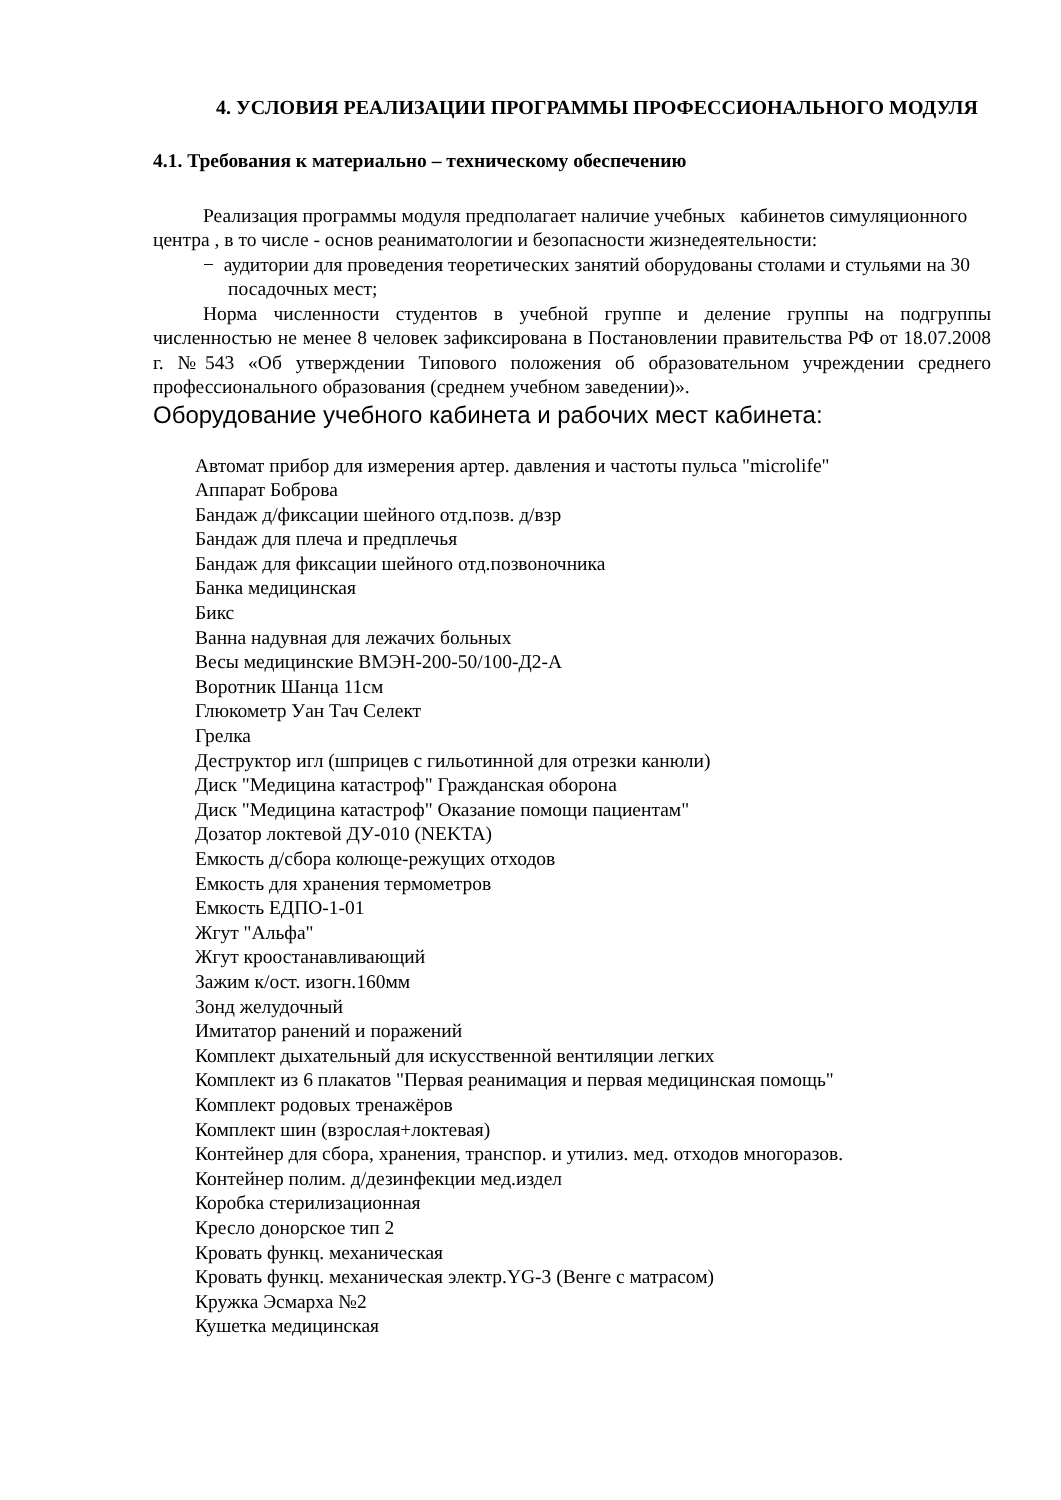4. УСЛОВИЯ РЕАЛИЗАЦИИ ПРОГРАММЫ ПРОФЕССИОНАЛЬНОГО МОДУЛЯ
4.1. Требования к материально – техническому обеспечению
Реализация программы модуля предполагает наличие учебных кабинетов симуляционного центра , в то числе - основ реаниматологии и безопасности жизнедеятельности:
− аудитории для проведения теоретических занятий оборудованы столами и стульями на 30 посадочных мест;
Норма численности студентов в учебной группе и деление группы на подгруппы численностью не менее 8 человек зафиксирована в Постановлении правительства РФ от 18.07.2008 г. №543 «Об утверждении Типового положения об образовательном учреждении среднего профессионального образования (среднем учебном заведении)».
Оборудование учебного кабинета и рабочих мест кабинета:
Автомат прибор для измерения артер. давления и частоты пульса "microlife"
Аппарат Боброва
Бандаж д/фиксации шейного отд.позв. д/взр
Бандаж для плеча и предплечья
Бандаж для фиксации шейного отд.позвоночника
Банка медицинская
Бикс
Ванна надувная для лежачих больных
Весы медицинские ВМЭН-200-50/100-Д2-А
Воротник Шанца 11см
Глюкометр Уан Тач Селект
Грелка
Деструктор игл (шприцев с гильотинной для отрезки канюли)
Диск "Медицина катастроф" Гражданская оборона
Диск "Медицина катастроф" Оказание помощи пациентам"
Дозатор локтевой ДУ-010 (NEKTA)
Емкость д/сбора колюще-режущих отходов
Емкость для хранения термометров
Емкость ЕДПО-1-01
Жгут "Альфа"
Жгут кроостанавливающий
Зажим к/ост. изогн.160мм
Зонд желудочный
Имитатор ранений и поражений
Комплект дыхательный для искусственной вентиляции легких
Комплект из 6 плакатов "Первая реанимация и первая медицинская помощь"
Комплект родовых тренажёров
Комплект шин (взрослая+локтевая)
Контейнер для сбора, хранения, транспор. и утилиз. мед. отходов многоразов.
Контейнер полим. д/дезинфекции мед.издел
Коробка стерилизационная
Кресло донорское тип 2
Кровать функц. механическая
Кровать функц. механическая электр.YG-3 (Венге с матрасом)
Кружка Эсмарха №2
Кушетка медицинская